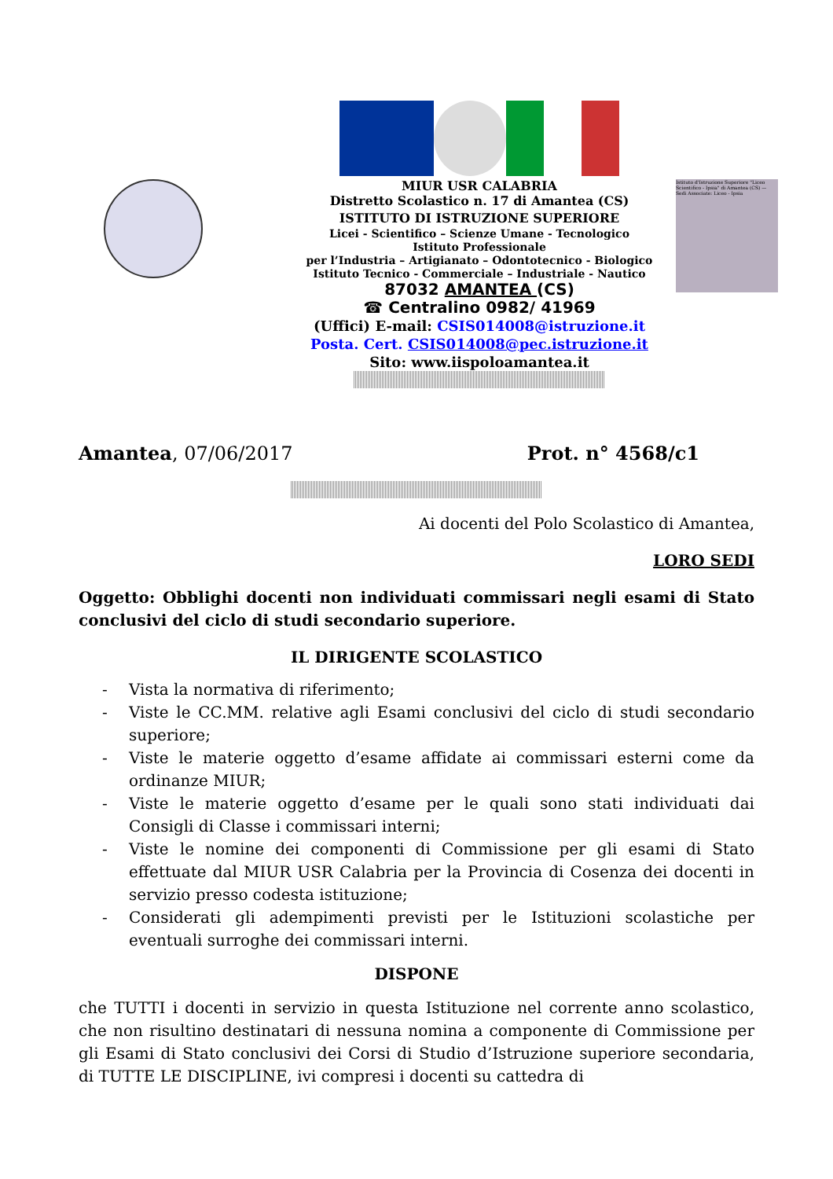MIUR USR CALABRIA
Distretto Scolastico n. 17 di Amantea (CS)
ISTITUTO DI ISTRUZIONE SUPERIORE
Licei - Scientifico – Scienze Umane - Tecnologico
Istituto Professionale
per l’Industria – Artigianato – Odontotecnico - Biologico
Istituto Tecnico - Commerciale – Industriale - Nautico
87032 AMANTEA (CS)
☎ Centralino 0982/ 41969
(Uffici) E-mail: CSIS014008@istruzione.it
Posta. Cert. CSIS014008@pec.istruzione.it
Sito: www.iispoloamantea.it
Istituto d'Istruzione Superiore "Liceo Scientifico - Ipsia" di Amantea (CS) — Sedi Associate: Liceo - Ipsia
Amantea, 07/06/2017 Prot. n° 4568/c1
Ai docenti del Polo Scolastico di Amantea,
LORO SEDI
Oggetto: Obblighi docenti non individuati commissari negli esami di Stato conclusivi del ciclo di studi secondario superiore.
IL DIRIGENTE SCOLASTICO
- Vista la normativa di riferimento;
- Viste le CC.MM. relative agli Esami conclusivi del ciclo di studi secondario superiore;
- Viste le materie oggetto d’esame affidate ai commissari esterni come da ordinanze MIUR;
- Viste le materie oggetto d’esame per le quali sono stati individuati dai Consigli di Classe i commissari interni;
- Viste le nomine dei componenti di Commissione per gli esami di Stato effettuate dal MIUR USR Calabria per la Provincia di Cosenza dei docenti in servizio presso codesta istituzione;
- Considerati gli adempimenti previsti per le Istituzioni scolastiche per eventuali surroghe dei commissari interni.
DISPONE
che TUTTI i docenti in servizio in questa Istituzione nel corrente anno scolastico, che non risultino destinatari di nessuna nomina a componente di Commissione per gli Esami di Stato conclusivi dei Corsi di Studio d’Istruzione superiore secondaria, di TUTTE LE DISCIPLINE, ivi compresi i docenti su cattedra di